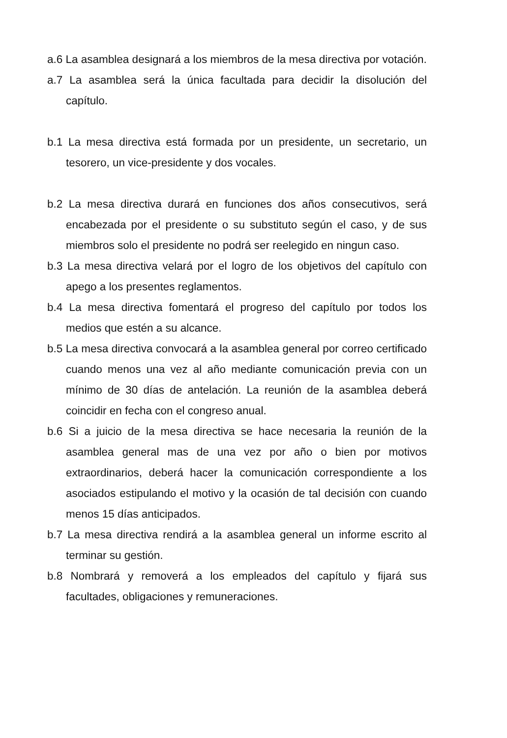a.6 La asamblea designará a los miembros de la mesa directiva por votación.
a.7 La asamblea será la única facultada para decidir la disolución del capítulo.
b.1 La mesa directiva está formada por un presidente, un secretario, un tesorero, un vice-presidente y dos vocales.
b.2 La mesa directiva durará en funciones dos años consecutivos, será encabezada por el presidente o su substituto según el caso, y de sus miembros solo el presidente no podrá ser reelegido en ningun caso.
b.3 La mesa directiva velará por el logro de los objetivos del capítulo con apego a los presentes reglamentos.
b.4 La mesa directiva fomentará el progreso del capítulo por todos los medios que estén a su alcance.
b.5 La mesa directiva convocará a la asamblea general por correo certificado cuando menos una vez al año mediante comunicación previa con un mínimo de 30 días de antelación. La reunión de la asamblea deberá coincidir en fecha con el congreso anual.
b.6 Si a juicio de la mesa directiva se hace necesaria la reunión de la asamblea general mas de una vez por año o bien por motivos extraordinarios, deberá hacer la comunicación correspondiente a los asociados estipulando el motivo y la ocasión de tal decisión con cuando menos 15 días anticipados.
b.7 La mesa directiva rendirá a la asamblea general un informe escrito al terminar su gestión.
b.8 Nombrará y removerá a los empleados del capítulo y fijará sus facultades, obligaciones y remuneraciones.